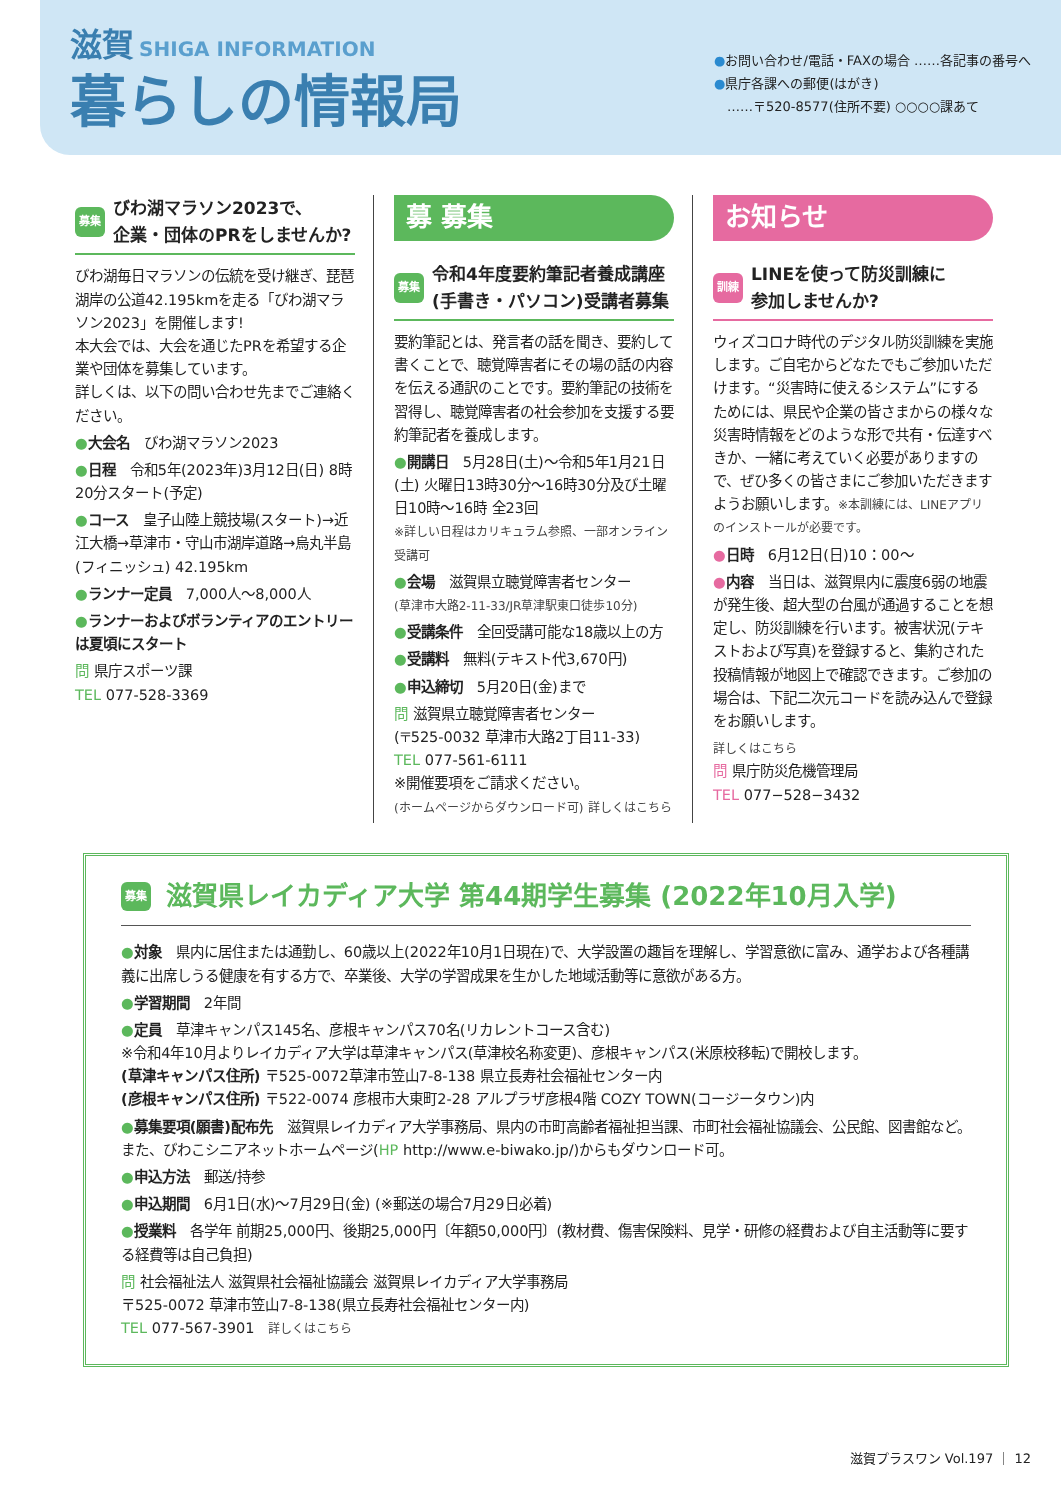滋賀 SHIGA INFORMATION
暮らしの情報局
●お問い合わせ/電話・FAXの場合 ……各記事の番号へ
●県庁各課への郵便(はがき)
　……〒520-8577(住所不要) ○○○○課あて
募集 びわ湖マラソン2023で、
企業・団体のPRをしませんか?
びわ湖毎日マラソンの伝統を受け継ぎ、琵琶湖岸の公道42.195kmを走る「びわ湖マラソン2023」を開催します!
本大会では、大会を通じたPRを希望する企業や団体を募集しています。
詳しくは、以下の問い合わせ先までご連絡ください。
●大会名　びわ湖マラソン2023
●日程　令和5年(2023年)3月12日(日) 8時20分スタート(予定)
●コース　皇子山陸上競技場(スタート)→近江大橋→草津市・守山市湖岸道路→烏丸半島(フィニッシュ) 42.195km
●ランナー定員　7,000人～8,000人
●ランナーおよびボランティアのエントリーは夏頃にスタート
問 県庁スポーツ課
TEL 077-528-3369
募 募集
募集 令和4年度要約筆記者養成講座
(手書き・パソコン)受講者募集
要約筆記とは、発言者の話を聞き、要約して書くことで、聴覚障害者にその場の話の内容を伝える通訳のことです。要約筆記の技術を習得し、聴覚障害者の社会参加を支援する要約筆記者を養成します。
●開講日　5月28日(土)～令和5年1月21日(土) 火曜日13時30分～16時30分及び土曜日10時～16時 全23回
※詳しい日程はカリキュラム参照、一部オンライン受講可
●会場　滋賀県立聴覚障害者センター
(草津市大路2-11-33/JR草津駅東口徒歩10分)
●受講条件　全回受講可能な18歳以上の方
●受講料　無料(テキスト代3,670円)
●申込締切　5月20日(金)まで
問 滋賀県立聴覚障害者センター
(〒525-0032 草津市大路2丁目11-33)
TEL 077-561-6111
※開催要項をご請求ください。
(ホームページからダウンロード可) 詳しくはこちら
お知らせ
訓練 LINEを使って防災訓練に
参加しませんか?
ウィズコロナ時代のデジタル防災訓練を実施します。ご自宅からどなたでもご参加いただけます。“災害時に使えるシステム”にするためには、県民や企業の皆さまからの様々な災害時情報をどのような形で共有・伝達すべきか、一緒に考えていく必要がありますので、ぜひ多くの皆さまにご参加いただきますようお願いします。※本訓練には、LINEアプリのインストールが必要です。
●日時　6月12日(日)10：00～
●内容　当日は、滋賀県内に震度6弱の地震が発生後、超大型の台風が通過することを想定し、防災訓練を行います。被害状況(テキストおよび写真)を登録すると、集約された投稿情報が地図上で確認できます。ご参加の場合は、下記二次元コードを読み込んで登録をお願いします。
詳しくはこちら
問 県庁防災危機管理局
TEL 077−528−3432
募集 滋賀県レイカディア大学 第44期学生募集 (2022年10月入学)
●対象　県内に居住または通勤し、60歳以上(2022年10月1日現在)で、大学設置の趣旨を理解し、学習意欲に富み、通学および各種講義に出席しうる健康を有する方で、卒業後、大学の学習成果を生かした地域活動等に意欲がある方。
●学習期間　2年間
●定員　草津キャンパス145名、彦根キャンパス70名(リカレントコース含む)
※令和4年10月よりレイカディア大学は草津キャンパス(草津校名称変更)、彦根キャンパス(米原校移転)で開校します。
(草津キャンパス住所) 〒525-0072草津市笠山7-8-138 県立長寿社会福祉センター内
(彦根キャンパス住所) 〒522-0074 彦根市大東町2-28 アルプラザ彦根4階 COZY TOWN(コージータウン)内
●募集要項(願書)配布先　滋賀県レイカディア大学事務局、県内の市町高齢者福祉担当課、市町社会福祉協議会、公民館、図書館など。また、びわこシニアネットホームページ(HP http://www.e-biwako.jp/)からもダウンロード可。
●申込方法　郵送/持参
●申込期間　6月1日(水)～7月29日(金) (※郵送の場合7月29日必着)
●授業料　各学年 前期25,000円、後期25,000円〔年額50,000円〕(教材費、傷害保険料、見学・研修の経費および自主活動等に要する経費等は自己負担)
問 社会福祉法人 滋賀県社会福祉協議会 滋賀県レイカディア大学事務局
〒525-0072 草津市笠山7-8-138(県立長寿社会福祉センター内)
TEL 077-567-3901　詳しくはこちら
滋賀プラスワン Vol.197 ｜ 12